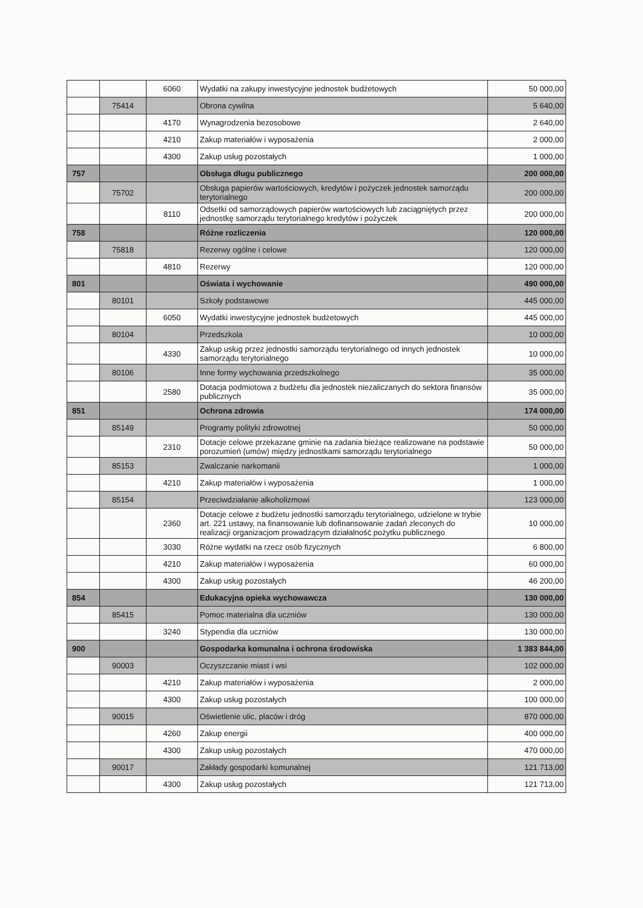| | | 6060 | Wydatki na zakupy inwestycyjne jednostek budżetowych | 50 000,00 |
| | 75414 | | Obrona cywilna | 5 640,00 |
| | | 4170 | Wynagrodzenia bezosobowe | 2 640,00 |
| | | 4210 | Zakup materiałów i wyposażenia | 2 000,00 |
| | | 4300 | Zakup usług pozostałych | 1 000,00 |
| 757 | | | Obsługa długu publicznego | 200 000,00 |
| | 75702 | | Obsługa papierów wartościowych, kredytów i pożyczek jednostek samorządu terytorialnego | 200 000,00 |
| | | 8110 | Odsetki od samorządowych papierów wartościowych lub zaciągniętych przez jednostkę samorządu terytorialnego kredytów i pożyczek | 200 000,00 |
| 758 | | | Różne rozliczenia | 120 000,00 |
| | 75818 | | Rezerwy ogólne i celowe | 120 000,00 |
| | | 4810 | Rezerwy | 120 000,00 |
| 801 | | | Oświata i wychowanie | 490 000,00 |
| | 80101 | | Szkoły podstawowe | 445 000,00 |
| | | 6050 | Wydatki inwestycyjne jednostek budżetowych | 445 000,00 |
| | 80104 | | Przedszkola | 10 000,00 |
| | | 4330 | Zakup usług przez jednostki samorządu terytorialnego od innych jednostek samorządu terytorialnego | 10 000,00 |
| | 80106 | | Inne formy wychowania przedszkolnego | 35 000,00 |
| | | 2580 | Dotacja podmiotowa z budżetu dla jednostek niezaliczanych do sektora finansów publicznych | 35 000,00 |
| 851 | | | Ochrona zdrowia | 174 000,00 |
| | 85149 | | Programy polityki zdrowotnej | 50 000,00 |
| | | 2310 | Dotacje celowe przekazane gminie na zadania bieżące realizowane na podstawie porozumień (umów) między jednostkami samorządu terytorialnego | 50 000,00 |
| | 85153 | | Zwalczanie narkomanii | 1 000,00 |
| | | 4210 | Zakup materiałów i wyposażenia | 1 000,00 |
| | 85154 | | Przeciwdziałanie alkoholizmowi | 123 000,00 |
| | | 2360 | Dotacje celowe z budżetu jednostki samorządu terytorialnego, udzielone w trybie art. 221 ustawy, na finansowanie lub dofinansowanie zadań zleconych do realizacji organizacjom prowadzącym działalność pożytku publicznego | 10 000,00 |
| | | 3030 | Różne wydatki na rzecz osób fizycznych | 6 800,00 |
| | | 4210 | Zakup materiałów i wyposażenia | 60 000,00 |
| | | 4300 | Zakup usług pozostałych | 46 200,00 |
| 854 | | | Edukacyjna opieka wychowawcza | 130 000,00 |
| | 85415 | | Pomoc materialna dla uczniów | 130 000,00 |
| | | 3240 | Stypendia dla uczniów | 130 000,00 |
| 900 | | | Gospodarka komunalna i ochrona środowiska | 1 383 844,00 |
| | 90003 | | Oczyszczanie miast i wsi | 102 000,00 |
| | | 4210 | Zakup materiałów i wyposażenia | 2 000,00 |
| | | 4300 | Zakup usług pozostałych | 100 000,00 |
| | 90015 | | Oświetlenie ulic, placów i dróg | 870 000,00 |
| | | 4260 | Zakup energii | 400 000,00 |
| | | 4300 | Zakup usług pozostałych | 470 000,00 |
| | 90017 | | Zakłady gospodarki komunalnej | 121 713,00 |
| | | 4300 | Zakup usług pozostałych | 121 713,00 |